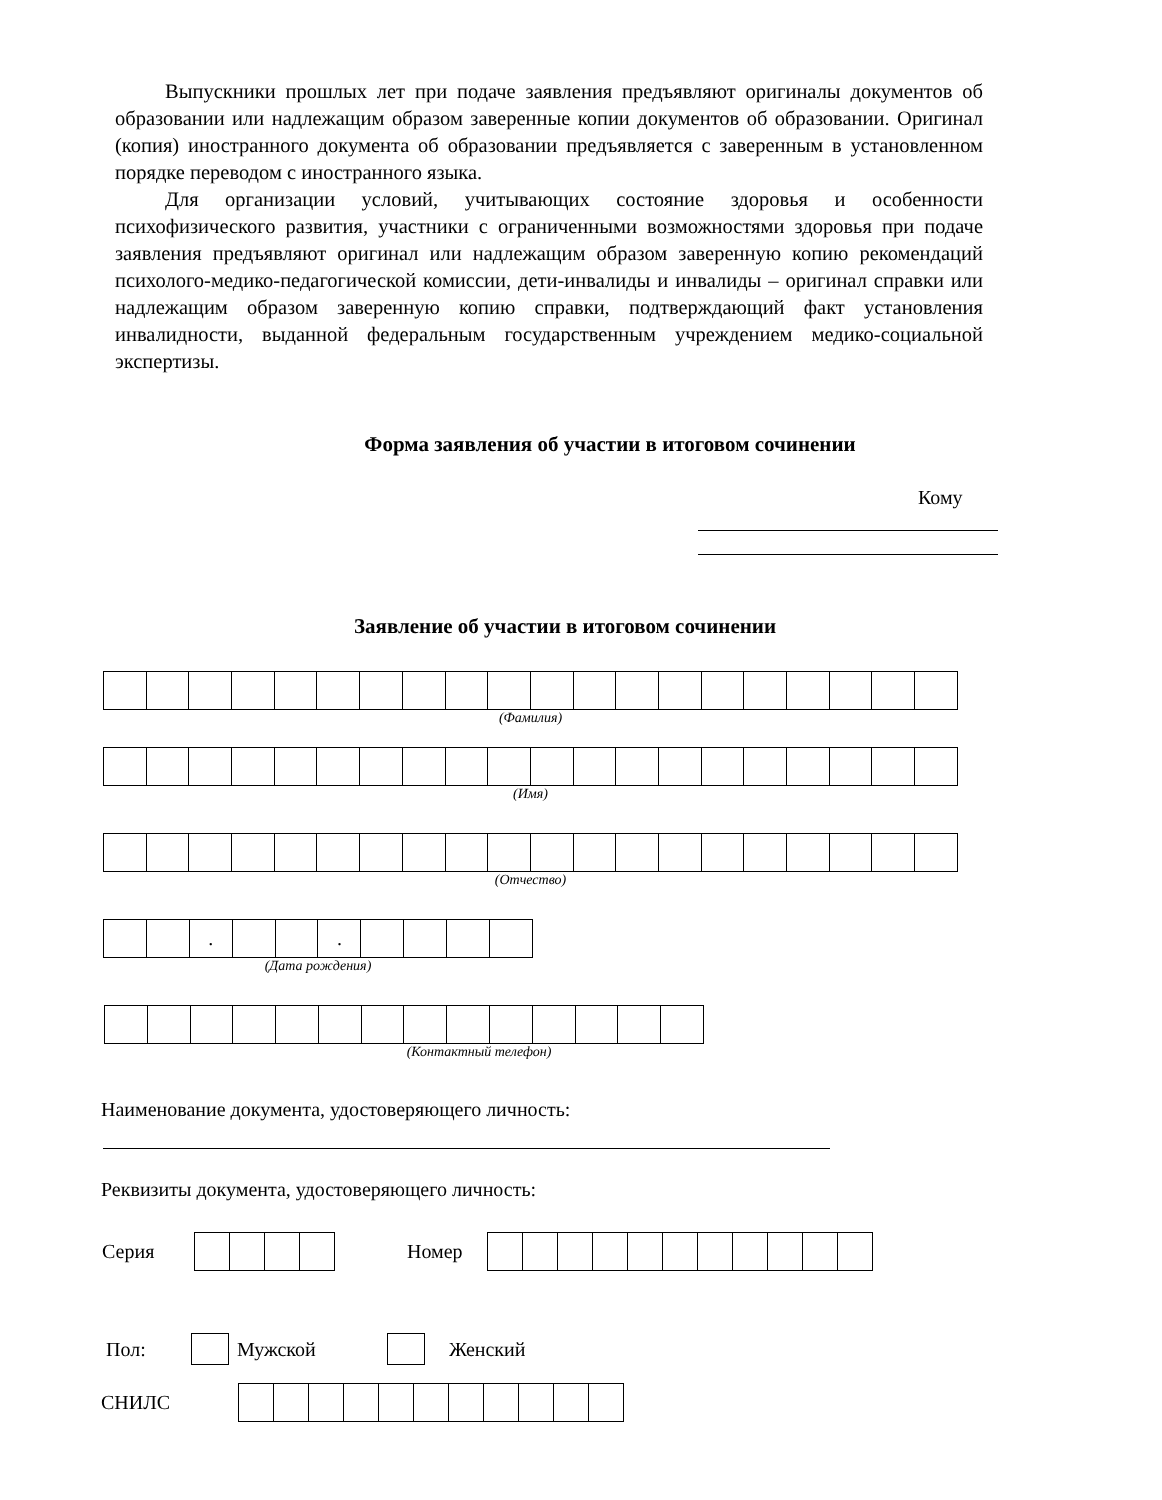Выпускники прошлых лет при подаче заявления предъявляют оригиналы документов об образовании или надлежащим образом заверенные копии документов об образовании. Оригинал (копия) иностранного документа об образовании предъявляется с заверенным в установленном порядке переводом с иностранного языка.
Для организации условий, учитывающих состояние здоровья и особенности психофизического развития, участники с ограниченными возможностями здоровья при подаче заявления предъявляют оригинал или надлежащим образом заверенную копию рекомендаций психолого-медико-педагогической комиссии, дети-инвалиды и инвалиды – оригинал справки или надлежащим образом заверенную копию справки, подтверждающий факт установления инвалидности, выданной федеральным государственным учреждением медико-социальной экспертизы.
Форма заявления об участии в итоговом сочинении
Кому
Заявление об участии в итоговом сочинении
(Фамилия)
(Имя)
(Отчество)
| | | . | | | . | | | | |
(Дата рождения)
(Контактный телефон)
Наименование документа, удостоверяющего личность:
Реквизиты документа, удостоверяющего личность:
Серия Номер
Пол: Мужской Женский
СНИЛС